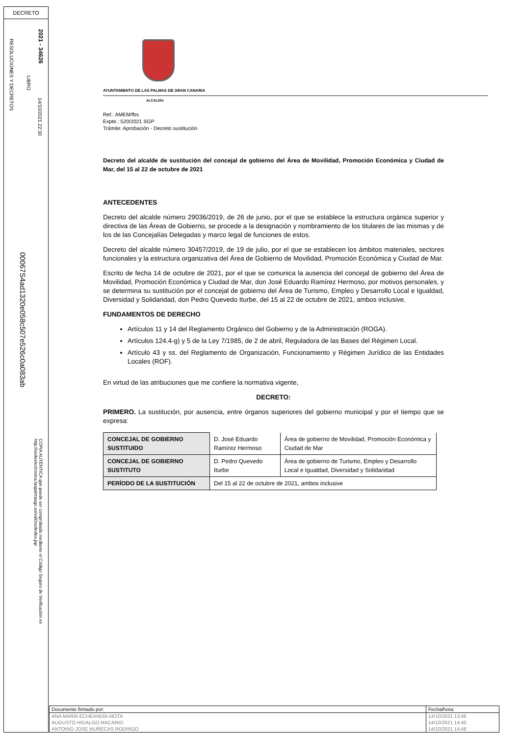DECRETO
2021 - 34626
14/10/2021 22:30
LIBRO
RESOLUCIONES Y DECRETOS
00067S4ad1320e058c507e526c0a083ab
COPIA AUTÉNTICA que puede ser comprobada mediante el Código Seguro de Verificación en http://sedeelectronica.laspalmasgc.es/valDoc/index.jsp
AYUNTAMIENTO DE LAS PALMAS DE GRAN CANARIA
ALCALDÍA
Ref.: AMEM/fbs
Expte.: 520/2021 SGP
Trámite: Aprobación - Decreto sustitución
Decreto del alcalde de sustitución del concejal de gobierno del Área de Movilidad, Promoción Económica y Ciudad de Mar, del 15 al 22 de octubre de 2021
ANTECEDENTES
Decreto del alcalde número 29036/2019, de 26 de junio, por el que se establece la estructura orgánica superior y directiva de las Áreas de Gobierno, se procede a la designación y nombramiento de los titulares de las mismas y de los de las Concejalías Delegadas y marco legal de funciones de estos.
Decreto del alcalde número 30457/2019, de 19 de julio, por el que se establecen los ámbitos materiales, sectores funcionales y la estructura organizativa del Área de Gobierno de Movilidad, Promoción Económica y Ciudad de Mar.
Escrito de fecha 14 de octubre de 2021, por el que se comunica la ausencia del concejal de gobierno del Área de Movilidad, Promoción Económica y Ciudad de Mar, don José Eduardo Ramírez Hermoso, por motivos personales, y se determina su sustitución por el concejal de gobierno del Área de Turismo, Empleo y Desarrollo Local e Igualdad, Diversidad y Solidaridad, don Pedro Quevedo Iturbe, del 15 al 22 de octubre de 2021, ambos inclusive.
FUNDAMENTOS DE DERECHO
Artículos 11 y 14 del Reglamento Orgánico del Gobierno y de la Administración (ROGA).
Artículos 124.4-g) y 5 de la Ley 7/1985, de 2 de abril, Reguladora de las Bases del Régimen Local.
Artículo 43 y ss. del Reglamento de Organización, Funcionamiento y Régimen Jurídico de las Entidades Locales (ROF).
En virtud de las atribuciones que me confiere la normativa vigente,
DECRETO:
PRIMERO. La sustitución, por ausencia, entre órganos superiores del gobierno municipal y por el tiempo que se expresa:
| CONCEJAL DE GOBIERNO SUSTITUIDO | D. José Eduardo Ramírez Hermoso | Área de gobierno de Movilidad, Promoción Económica y Ciudad de Mar |
| CONCEJAL DE GOBIERNO SUSTITUTO | D. Pedro Quevedo Iturbe | Área de gobierno de Turismo, Empleo y Desarrollo Local e Igualdad, Diversidad y Solidaridad |
| PERÍODO DE LA SUSTITUCIÓN | Del 15 al 22 de octubre de 2021, ambos inclusive | |
| Documento firmado por: | Fecha/hora: |
| ANA MARÍA ECHEANDÍA MOTA | 14/10/2021 13:46 |
| AUGUSTO HIDALGO MACARIO | 14/10/2021 14:40 |
| ANTONIO JOSE MUÑECAS RODRIGO | 14/10/2021 14:48 |